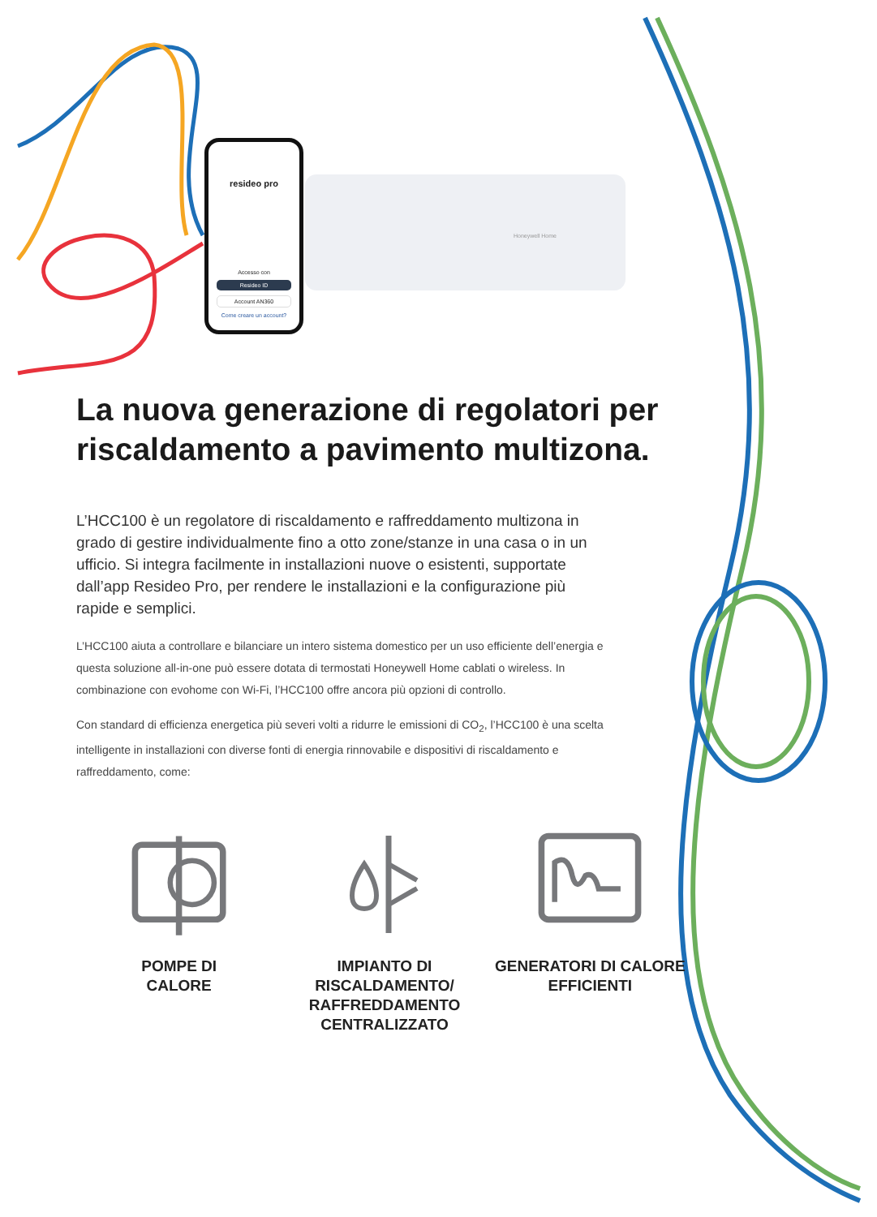resideo pro
Accesso con
Resideo ID
Account AN360
Come creare un account?
Honeywell Home
La nuova generazione di regolatori per riscaldamento a pavimento multizona.
L’HCC100 è un regolatore di riscaldamento e raffreddamento multizona in grado di gestire individualmente fino a otto zone/stanze in una casa o in un ufficio. Si integra facilmente in installazioni nuove o esistenti, supportate dall’app Resideo Pro, per rendere le installazioni e la configurazione più rapide e semplici.
L’HCC100 aiuta a controllare e bilanciare un intero sistema domestico per un uso efficiente dell’energia e questa soluzione all-in-one può essere dotata di termostati Honeywell Home cablati o wireless. In combinazione con evohome con Wi-Fi, l’HCC100 offre ancora più opzioni di controllo.
Con standard di efficienza energetica più severi volti a ridurre le emissioni di CO<sub>2</sub>, l’HCC100 è una scelta intelligente in installazioni con diverse fonti di energia rinnovabile e dispositivi di riscaldamento e raffreddamento, come:
POMPE DI
CALORE
IMPIANTO DI
RISCALDAMENTO/
RAFFREDDAMENTO
CENTRALIZZATO
GENERATORI DI CALORE
EFFICIENTI